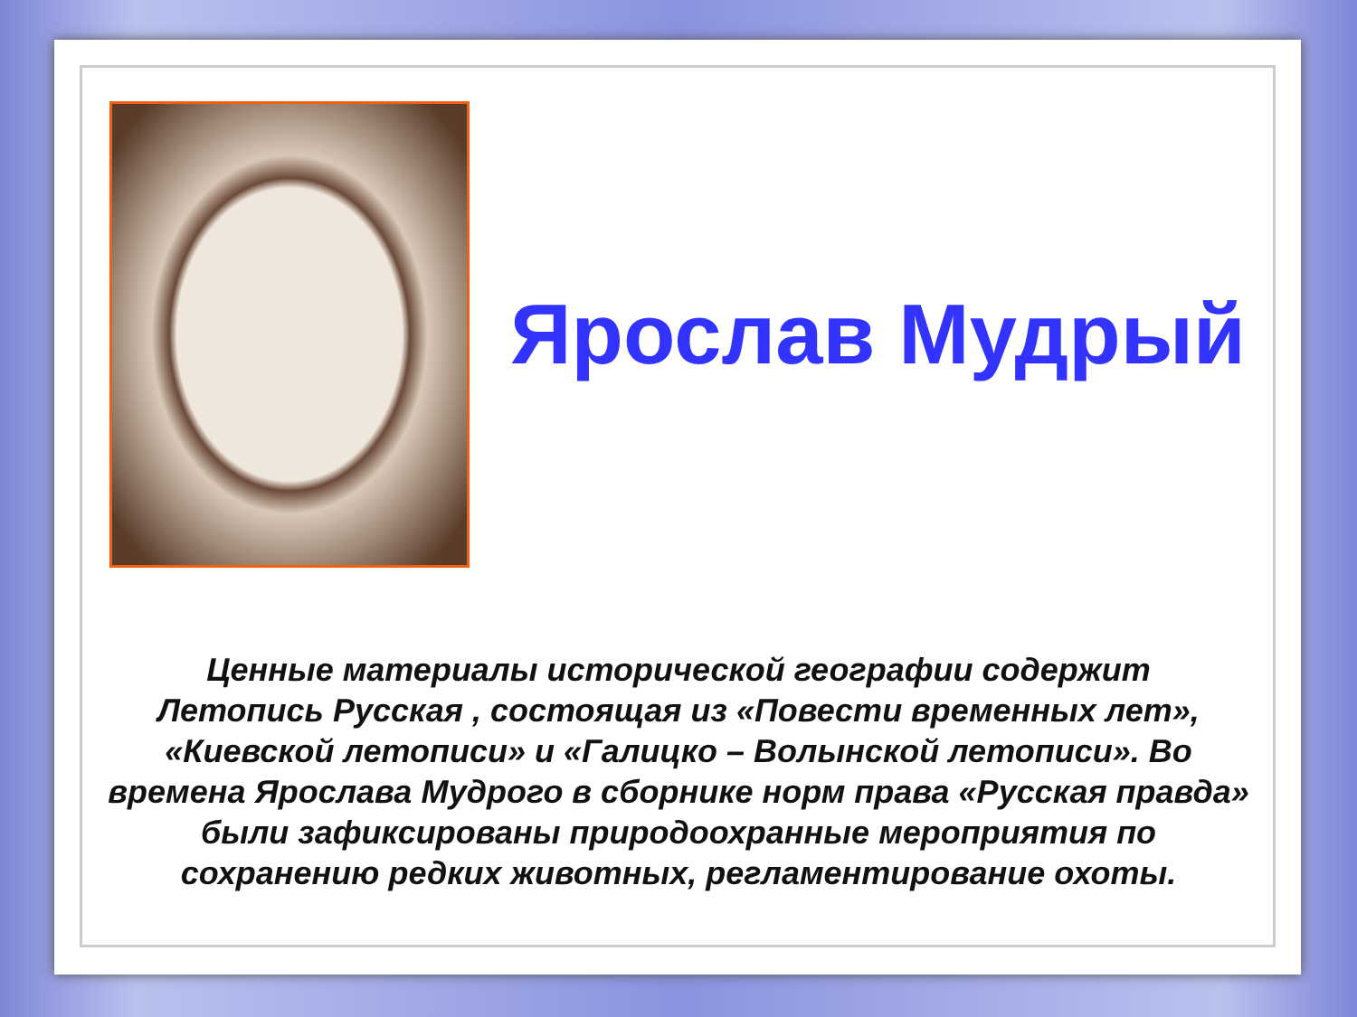Ярослав Мудрый
Ценные материалы исторической географии содержит
Летопись Русская , состоящая из «Повести временных лет»,
«Киевской летописи» и «Галицко – Волынской летописи». Во
времена Ярослава Мудрого в сборнике норм права «Русская правда»
были зафиксированы природоохранные мероприятия по
сохранению редких животных, регламентирование охоты.